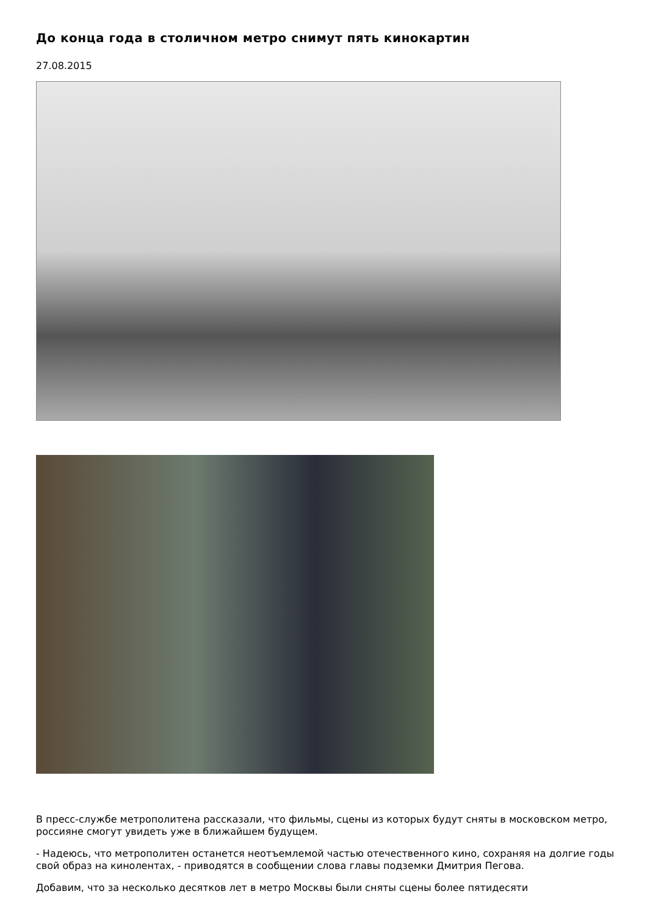До конца года в столичном метро снимут пять кинокартин
27.08.2015
В пресс-службе метрополитена рассказали, что фильмы, сцены из которых будут сняты в московском метро, россияне смогут увидеть уже в ближайшем будущем.
- Надеюсь, что метрополитен останется неотъемлемой частью отечественного кино, сохраняя на долгие годы свой образ на кинолентах, - приводятся в сообщении слова главы подземки Дмитрия Пегова.
Добавим, что за несколько десятков лет в метро Москвы были сняты сцены более пятидесяти